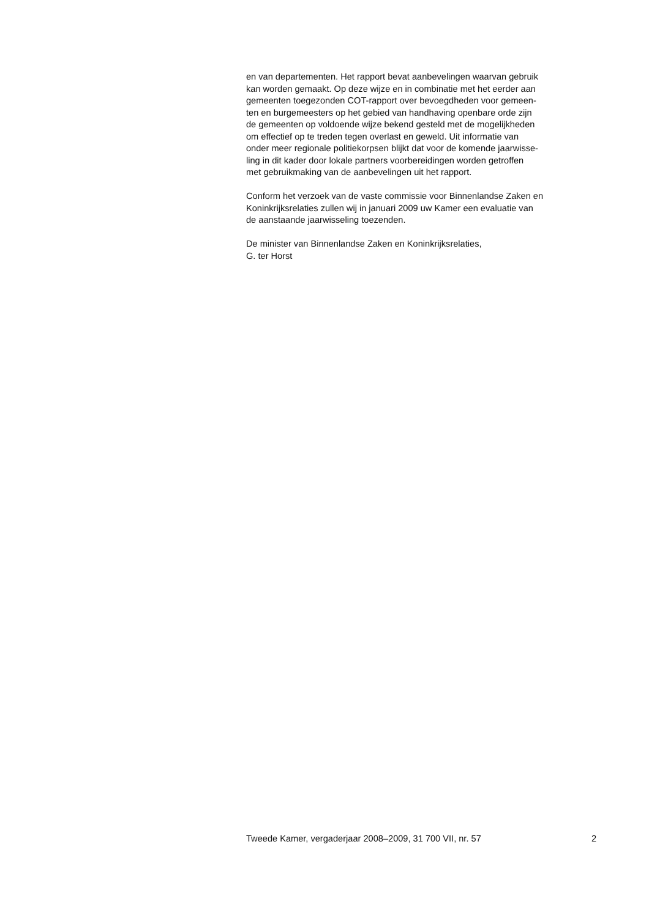en van departementen. Het rapport bevat aanbevelingen waarvan gebruik
kan worden gemaakt. Op deze wijze en in combinatie met het eerder aan
gemeenten toegezonden COT-rapport over bevoegdheden voor gemeen-
ten en burgemeesters op het gebied van handhaving openbare orde zijn
de gemeenten op voldoende wijze bekend gesteld met de mogelijkheden
om effectief op te treden tegen overlast en geweld. Uit informatie van
onder meer regionale politiekorpsen blijkt dat voor de komende jaarwisse-
ling in dit kader door lokale partners voorbereidingen worden getroffen
met gebruikmaking van de aanbevelingen uit het rapport.
Conform het verzoek van de vaste commissie voor Binnenlandse Zaken en
Koninkrijksrelaties zullen wij in januari 2009 uw Kamer een evaluatie van
de aanstaande jaarwisseling toezenden.
De minister van Binnenlandse Zaken en Koninkrijksrelaties,
G. ter Horst
Tweede Kamer, vergaderjaar 2008–2009, 31 700 VII, nr. 57 2